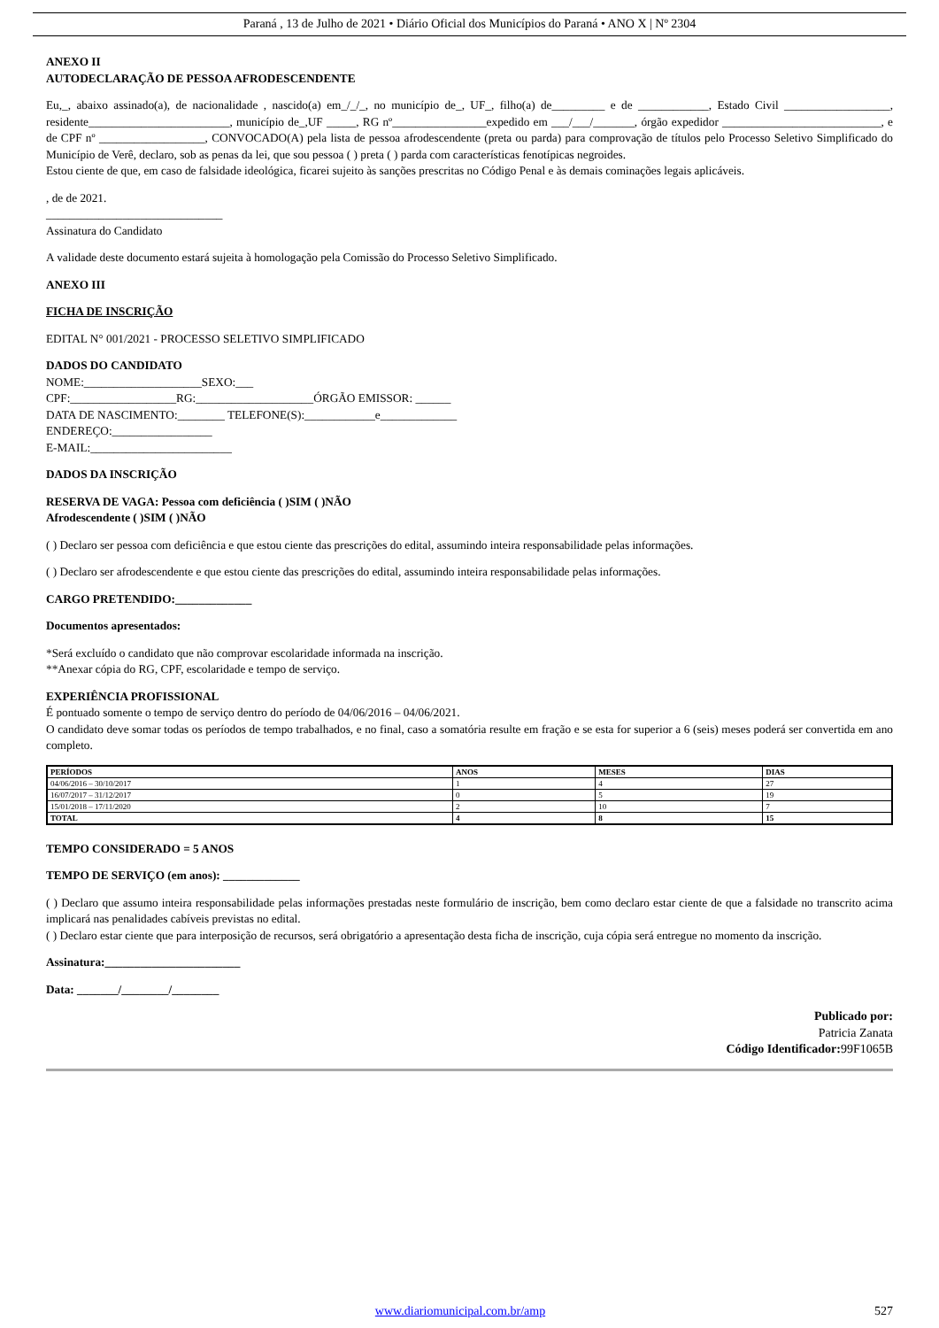Paraná , 13 de Julho de 2021 • Diário Oficial dos Municípios do Paraná • ANO X | Nº 2304
ANEXO II
AUTODECLARAÇÃO DE PESSOA AFRODESCENDENTE
Eu,_, abaixo assinado(a), de nacionalidade , nascido(a) em_/_/_, no município de_, UF_, filho(a) de_________ e de ____________, Estado Civil __________________, residente________________________, município de_,UF _____, RG nº________________expedido em ___/___/_______, órgão expedidor ___________________________, e de CPF nº __________________, CONVOCADO(A) pela lista de pessoa afrodescendente (preta ou parda) para comprovação de títulos pelo Processo Seletivo Simplificado do Município de Verê, declaro, sob as penas da lei, que sou pessoa ( ) preta ( ) parda com características fenotípicas negroides.
Estou ciente de que, em caso de falsidade ideológica, ficarei sujeito às sanções prescritas no Código Penal e às demais cominações legais aplicáveis.
, de de 2021.
______________________________
Assinatura do Candidato
A validade deste documento estará sujeita à homologação pela Comissão do Processo Seletivo Simplificado.
ANEXO III
FICHA DE INSCRIÇÃO
EDITAL N° 001/2021 - PROCESSO SELETIVO SIMPLIFICADO
DADOS DO CANDIDATO
NOME:____________________SEXO:___
CPF:__________________RG:____________________ÓRGÃO EMISSOR: ______
DATA DE NASCIMENTO:________ TELEFONE(S):____________e_____________
ENDEREÇO:_________________
E-MAIL:________________________
DADOS DA INSCRIÇÃO
RESERVA DE VAGA: Pessoa com deficiência ( )SIM ( )NÃO
Afrodescendente ( )SIM ( )NÃO
( ) Declaro ser pessoa com deficiência e que estou ciente das prescrições do edital, assumindo inteira responsabilidade pelas informações.
( ) Declaro ser afrodescendente e que estou ciente das prescrições do edital, assumindo inteira responsabilidade pelas informações.
CARGO PRETENDIDO:_____________
Documentos apresentados:
*Será excluído o candidato que não comprovar escolaridade informada na inscrição.
**Anexar cópia do RG, CPF, escolaridade e tempo de serviço.
EXPERIÊNCIA PROFISSIONAL
É pontuado somente o tempo de serviço dentro do período de 04/06/2016 – 04/06/2021.
O candidato deve somar todas os períodos de tempo trabalhados, e no final, caso a somatória resulte em fração e se esta for superior a 6 (seis) meses poderá ser convertida em ano completo.
| PERÍODOS | ANOS | MESES | DIAS |
| --- | --- | --- | --- |
| 04/06/2016 – 30/10/2017 | 1 | 4 | 27 |
| 16/07/2017 – 31/12/2017 | 0 | 5 | 19 |
| 15/01/2018 – 17/11/2020 | 2 | 10 | 7 |
| TOTAL | 4 | 8 | 15 |
TEMPO CONSIDERADO = 5 ANOS
TEMPO DE SERVIÇO (em anos): _____________
( ) Declaro que assumo inteira responsabilidade pelas informações prestadas neste formulário de inscrição, bem como declaro estar ciente de que a falsidade no transcrito acima implicará nas penalidades cabíveis previstas no edital.
( ) Declaro estar ciente que para interposição de recursos, será obrigatório a apresentação desta ficha de inscrição, cuja cópia será entregue no momento da inscrição.
Assinatura:_______________________
Data: _______/________/________
Publicado por:
Patricia Zanata
Código Identificador: 99F1065B
www.diariomunicipal.com.br/amp 527